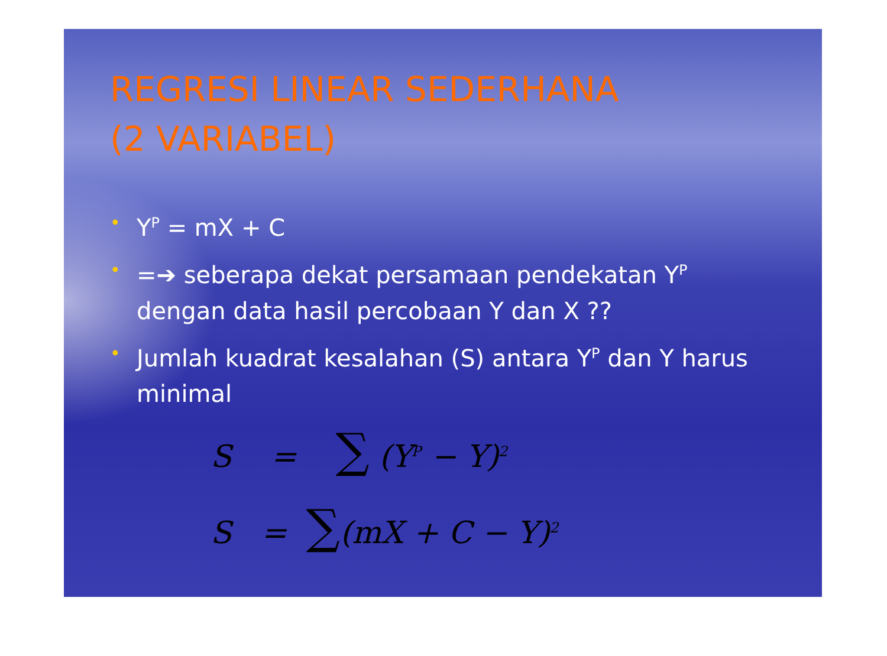REGRESI LINEAR SEDERHANA
(2 VARIABEL)
• Y<sup>P</sup> = mX + C
• =➔ seberapa dekat persamaan pendekatan Y<sup>P</sup> dengan data hasil percobaan Y dan X ??
• Jumlah kuadrat kesalahan (S) antara Y<sup>P</sup> dan Y harus minimal
S = ∑ (Y<sup>P</sup> − Y)<sup>2</sup>
S = ∑(mX + C − Y)<sup>2</sup>